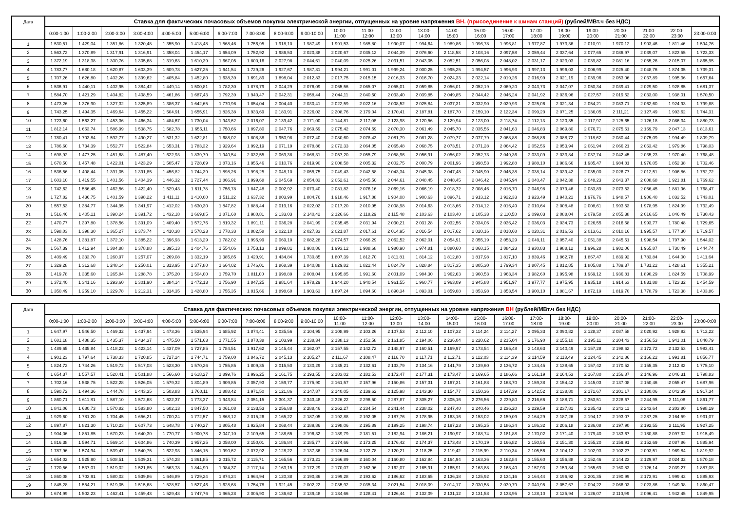| Дата | Ставка для фактических почасовых объемов покупки электрической энергии, отпущенных на уровне напряжения ВН. (присоединение к шинам станций) (рублей/МВт.ч без НДС) | | | | | | | | | | | | | | | | | | | | | | | |
| --- | --- | --- | --- | --- | --- | --- | --- | --- | --- | --- | --- | --- | --- | --- | --- | --- | --- | --- | --- | --- | --- | --- | --- | --- |
| | 0:00-1:00 | 1:00-2:00 | 2:00-3:00 | 3:00-4:00 | 4:00-5:00 | 5:00-6:00 | 6:00-7:00 | 7:00-8:00 | 8:00-9:00 | 9:00-10:00 | 10:00- 11:00 | 11:00- 12:00 | 12:00- 13:00 | 13:00- 14:00 | 14:00- 15:00 | 15:00- 16:00 | 16:00- 17:00 | 17:00- 18:00 | 18:00- 19:00 | 19:00- 20:00 | 20:00- 21:00 | 21:00- 22:00 | 22:00- 23:00 | 23:00-0:00 |
| 1 | 1 530,51 | 1 429,04 | 1 351,86 | 1 320,48 | 1 355,90 | 1 418,48 | 1 568,46 | 1 756,95 | 1 918,10 | 1 987,49 | 1 991,53 | 1 985,80 | 1 990,07 | 1 994,64 | 1 989,86 | 1 996,78 | 1 996,81 | 1 977,87 | 1 973,36 | 2 010,91 | 1 970,12 | 1 903,46 | 1 811,46 | 1 594,76 |
| 2 | 1 563,72 | 1 370,89 | 1 317,91 | 1 316,91 | 1 358,04 | 1 454,17 | 1 654,09 | 1 752,92 | 1 986,53 | 2 020,88 | 2 020,67 | 2 035,12 | 2 044,39 | 2 076,60 | 2 118,58 | 2 103,16 | 2 097,58 | 2 059,44 | 2 037,64 | 2 077,65 | 2 086,97 | 2 039,07 | 1 823,55 | 1 723,33 |
| 3 | 1 372,19 | 1 318,38 | 1 300,76 | 1 305,68 | 1 319,63 | 1 610,39 | 1 667,05 | 1 800,16 | 2 027,98 | 2 044,61 | 2 040,09 | 2 025,26 | 2 031,51 | 2 043,05 | 2 052,51 | 2 056,08 | 2 048,02 | 2 031,17 | 2 023,03 | 2 039,82 | 2 081,16 | 2 055,26 | 2 015,07 | 1 865,95 |
| 4 | 1 783,77 | 1 680,18 | 1 620,87 | 1 603,39 | 1 609,78 | 1 627,25 | 1 641,54 | 1 729,26 | 1 927,67 | 1 987,81 | 1 994,21 | 1 991,01 | 1 999,24 | 2 000,25 | 1 995,25 | 1 994,57 | 1 996,93 | 1 997,13 | 1 996,03 | 2 006,99 | 2 025,40 | 2 048,76 | 1 874,35 | 1 739,31 |
| 5 | 1 707,26 | 1 626,80 | 1 402,26 | 1 399,62 | 1 405,84 | 1 452,80 | 1 638,39 | 1 691,89 | 1 898,04 | 2 012,83 | 2 017,75 | 2 015,15 | 2 016,33 | 2 016,70 | 2 024,33 | 2 022,14 | 2 019,26 | 2 016,99 | 2 021,19 | 2 039,96 | 2 053,06 | 2 037,89 | 1 995,36 | 1 657,64 |
| 6 | 1 536,91 | 1 440,11 | 1 402,95 | 1 384,42 | 1 449,14 | 1 500,81 | 1 782,30 | 1 878,79 | 2 044,29 | 2 076,09 | 2 065,56 | 2 065,07 | 2 055,01 | 2 059,85 | 2 056,01 | 2 052,19 | 2 069,20 | 2 043,73 | 2 047,07 | 2 050,34 | 2 039,41 | 2 029,50 | 1 928,85 | 1 681,37 |
| 7 | 1 584,70 | 1 421,29 | 1 404,82 | 1 408,59 | 1 461,86 | 1 687,43 | 1 792,39 | 1 940,47 | 2 042,31 | 2 058,44 | 2 044,11 | 2 040,50 | 2 033,40 | 2 039,85 | 2 049,85 | 2 044,42 | 2 046,24 | 2 041,92 | 2 036,96 | 2 027,57 | 2 019,62 | 2 033,00 | 1 938,01 | 1 570,50 |
| 8 | 1 473,26 | 1 376,90 | 1 327,32 | 1 325,89 | 1 386,37 | 1 642,65 | 1 770,96 | 1 854,04 | 2 004,40 | 2 030,41 | 2 022,59 | 2 022,16 | 2 008,52 | 2 025,84 | 2 037,31 | 2 032,90 | 2 029,93 | 2 025,06 | 2 021,34 | 2 054,21 | 2 083,71 | 2 062,60 | 1 924,93 | 1 799,88 |
| 9 | 1 743,25 | 1 494,35 | 1 469,64 | 1 455,22 | 1 504,91 | 1 655,91 | 1 826,38 | 1 933,69 | 2 183,91 | 2 226,02 | 2 208,76 | 2 179,04 | 2 170,41 | 2 187,81 | 2 187,70 | 2 159,10 | 2 122,34 | 2 099,20 | 2 071,25 | 2 136,05 | 2 111,21 | 2 127,49 | 1 993,62 | 1 744,31 |
| 10 | 1 723,60 | 1 563,27 | 1 453,36 | 1 466,34 | 1 484,67 | 1 730,04 | 1 943,62 | 2 016,07 | 2 139,42 | 2 171,00 | 2 144,81 | 2 117,08 | 2 123,98 | 2 120,56 | 2 129,94 | 2 123,00 | 2 118,74 | 2 112,13 | 2 120,35 | 2 117,97 | 2 125,65 | 2 126,18 | 2 086,34 | 1 880,73 |
| 11 | 1 812,14 | 1 663,74 | 1 586,99 | 1 538,75 | 1 582,78 | 1 655,11 | 1 750,66 | 1 897,80 | 2 047,76 | 2 069,59 | 2 075,42 | 2 074,59 | 2 070,30 | 2 061,49 | 2 045,70 | 2 035,56 | 2 041,63 | 2 046,83 | 2 069,80 | 2 076,71 | 2 075,61 | 2 169,79 | 2 047,13 | 1 813,61 |
| 12 | 1 780,41 | 1 703,84 | 1 592,77 | 1 490,27 | 1 531,32 | 1 622,81 | 1 688,02 | 1 808,38 | 1 950,98 | 2 072,40 | 2 080,60 | 2 078,43 | 2 081,79 | 2 081,28 | 2 079,77 | 2 077,79 | 2 068,88 | 2 068,86 | 2 088,72 | 2 118,62 | 2 080,44 | 2 075,09 | 1 994,49 | 1 809,79 |
| 13 | 1 786,60 | 1 734,39 | 1 552,77 | 1 522,84 | 1 653,31 | 1 783,32 | 1 929,64 | 1 992,19 | 2 071,19 | 2 078,86 | 2 072,33 | 2 064,05 | 2 065,48 | 2 068,75 | 2 073,51 | 2 071,28 | 2 064,42 | 2 052,56 | 2 053,94 | 2 061,94 | 2 066,21 | 2 063,42 | 1 979,86 | 1 798,03 |
| 14 | 1 698,92 | 1 477,25 | 1 451,68 | 1 487,40 | 1 622,93 | 1 839,79 | 1 940,54 | 2 032,55 | 2 069,38 | 2 068,31 | 2 057,20 | 2 055,79 | 2 058,96 | 2 056,91 | 2 056,02 | 2 052,73 | 2 049,36 | 2 033,09 | 2 033,84 | 2 037,74 | 2 042,45 | 2 035,23 | 1 970,40 | 1 768,48 |
| 15 | 1 670,50 | 1 457,48 | 1 422,01 | 1 423,29 | 1 505,47 | 1 728,69 | 1 873,16 | 1 955,46 | 2 010,76 | 2 019,90 | 2 008,58 | 2 005,32 | 2 002,75 | 2 000,79 | 2 001,96 | 1 998,53 | 1 992,88 | 1 988,10 | 1 986,66 | 1 985,47 | 1 984,81 | 1 976,05 | 1 852,38 | 1 702,46 |
| 16 | 1 536,56 | 1 408,44 | 1 391,05 | 1 391,85 | 1 456,82 | 1 744,39 | 1 898,26 | 1 998,25 | 2 048,10 | 2 055,75 | 2 049,43 | 2 042,58 | 2 043,34 | 2 045,38 | 2 047,48 | 2 045,90 | 2 045,38 | 2 038,14 | 2 039,42 | 2 035,00 | 2 026,77 | 2 012,51 | 1 906,86 | 1 752,72 |
| 17 | 1 603,10 | 1 419,55 | 1 401,56 | 1 404,39 | 1 446,32 | 1 727,44 | 1 866,91 | 1 999,68 | 2 045,69 | 2 054,83 | 2 052,61 | 2 045,50 | 2 044,61 | 2 048,45 | 2 048,45 | 2 046,42 | 2 045,94 | 2 040,47 | 2 042,38 | 2 048,23 | 2 043,37 | 2 008,68 | 1 921,81 | 1 769,62 |
| 18 | 1 742,62 | 1 586,45 | 1 462,56 | 1 422,40 | 1 529,43 | 1 611,78 | 1 756,78 | 1 847,48 | 2 002,92 | 2 073,40 | 2 081,82 | 2 076,16 | 2 069,16 | 2 066,19 | 2 018,72 | 2 008,46 | 2 016,70 | 2 046,98 | 2 079,46 | 2 083,89 | 2 073,53 | 2 056,45 | 1 881,96 | 1 768,47 |
| 19 | 1 727,82 | 1 436,75 | 1 401,59 | 1 398,22 | 1 411,11 | 1 410,00 | 1 511,22 | 1 637,32 | 1 803,99 | 1 884,76 | 1 918,46 | 1 917,88 | 1 904,08 | 1 900,63 | 1 896,71 | 1 913,12 | 1 922,33 | 1 923,49 | 1 940,21 | 1 976,76 | 1 948,57 | 1 906,40 | 1 832,52 | 1 743,01 |
| 20 | 1 557,53 | 1 384,77 | 1 344,95 | 1 341,97 | 1 412,02 | 1 630,30 | 1 847,82 | 1 888,44 | 2 019,16 | 2 022,02 | 2 017,20 | 2 010,95 | 2 008,98 | 2 014,63 | 2 013,66 | 2 014,12 | 2 016,49 | 2 010,64 | 2 008,48 | 2 008,61 | 1 993,53 | 1 978,95 | 1 824,99 | 1 732,49 |
| 21 | 1 516,46 | 1 405,11 | 1 390,24 | 1 391,72 | 1 432,18 | 1 669,85 | 1 871,68 | 1 980,81 | 2 133,03 | 2 140,42 | 2 126,66 | 2 118,29 | 2 115,48 | 2 103,63 | 2 103,40 | 2 105,33 | 2 110,58 | 2 099,03 | 2 088,04 | 2 079,58 | 2 055,38 | 2 016,65 | 1 846,49 | 1 730,43 |
| 22 | 1 470,77 | 1 397,80 | 1 378,56 | 1 391,09 | 1 409,40 | 1 572,76 | 1 819,32 | 1 891,11 | 2 036,28 | 2 041,99 | 2 035,45 | 2 031,94 | 2 030,21 | 2 031,28 | 2 032,56 | 2 034,06 | 2 036,42 | 2 036,03 | 2 034,73 | 2 026,55 | 2 016,58 | 1 993,77 | 1 780,48 | 1 729,65 |
| 23 | 1 598,03 | 1 398,30 | 1 365,27 | 1 373,74 | 1 410,38 | 1 578,23 | 1 778,33 | 1 882,58 | 2 022,10 | 2 027,33 | 2 021,87 | 2 017,61 | 2 014,95 | 2 016,54 | 2 017,62 | 2 020,16 | 2 018,68 | 2 020,31 | 2 016,53 | 2 013,61 | 2 010,16 | 1 995,57 | 1 777,30 | 1 719,57 |
| 24 | 1 428,76 | 1 381,87 | 1 372,10 | 1 385,22 | 1 396,93 | 1 613,29 | 1 782,02 | 1 995,99 | 2 069,10 | 2 082,28 | 2 074,57 | 2 066,29 | 2 062,52 | 2 062,01 | 2 054,91 | 2 055,19 | 2 053,29 | 2 049,11 | 2 057,40 | 2 051,38 | 2 045,51 | 1 998,54 | 1 797,90 | 1 544,02 |
| 25 | 1 567,39 | 1 412,94 | 1 384,88 | 1 378,88 | 1 395,13 | 1 404,76 | 1 554,06 | 1 753,13 | 1 899,81 | 1 980,86 | 1 993,12 | 1 988,68 | 1 980,90 | 1 974,81 | 1 880,60 | 1 868,15 | 1 884,23 | 1 930,83 | 1 988,12 | 1 996,28 | 1 982,06 | 1 965,87 | 1 730,49 | 1 444,74 |
| 26 | 1 409,49 | 1 333,70 | 1 260,97 | 1 257,07 | 1 269,08 | 1 332,19 | 1 385,85 | 1 420,91 | 1 434,84 | 1 730,85 | 1 807,39 | 1 812,70 | 1 811,81 | 1 814,12 | 1 812,80 | 1 817,98 | 1 817,10 | 1 839,46 | 1 862,78 | 1 867,47 | 1 839,92 | 1 783,84 | 1 644,00 | 1 411,64 |
| 27 | 1 329,28 | 1 312,68 | 1 248,14 | 1 250,01 | 1 313,95 | 1 377,80 | 1 664,02 | 1 746,01 | 1 868,39 | 1 840,88 | 1 829,82 | 1 822,44 | 1 824,79 | 1 828,84 | 1 817,35 | 1 805,30 | 1 799,34 | 1 807,45 | 1 812,85 | 1 805,88 | 1 789,37 | 1 731,22 | 1 428,61 | 1 355,21 |
| 28 | 1 419,78 | 1 335,60 | 1 265,84 | 1 288,78 | 1 375,20 | 1 504,00 | 1 759,70 | 1 811,00 | 1 998,89 | 2 008,04 | 1 995,85 | 1 991,60 | 2 001,09 | 1 984,30 | 1 962,63 | 1 960,53 | 1 963,34 | 1 982,60 | 1 995,98 | 1 969,12 | 1 936,81 | 1 890,29 | 1 824,59 | 1 708,99 |
| 29 | 1 372,40 | 1 341,16 | 1 293,60 | 1 301,90 | 1 384,14 | 1 472,13 | 1 756,90 | 1 847,25 | 1 981,64 | 1 978,29 | 1 944,20 | 1 940,54 | 1 961,55 | 1 960,77 | 1 963,09 | 1 945,88 | 1 951,97 | 1 977,77 | 1 975,95 | 1 935,18 | 1 914,63 | 1 831,88 | 1 723,32 | 1 454,59 |
| 30 | 1 350,49 | 1 259,10 | 1 229,78 | 1 212,31 | 1 314,35 | 1 428,80 | 1 755,35 | 1 815,66 | 1 898,60 | 1 903,63 | 1 897,24 | 1 894,60 | 1 890,34 | 1 893,01 | 1 859,08 | 1 853,98 | 1 853,54 | 1 900,10 | 1 881,67 | 1 872,19 | 1 819,70 | 1 778,79 | 1 723,38 | 1 403,86 |
| Дата | Ставка для фактических почасовых объемов покупки электрической энергии, отпущенных на уровне напряжения ВН (рублей/МВт.ч без НДС) | | | | | | | | | | | | | | | | | | | | | | | |
| --- | --- | --- | --- | --- | --- | --- | --- | --- | --- | --- | --- | --- | --- | --- | --- | --- | --- | --- | --- | --- | --- | --- | --- | --- |
| | 0:00-1:00 | 1:00-2:00 | 2:00-3:00 | 3:00-4:00 | 4:00-5:00 | 5:00-6:00 | 6:00-7:00 | 7:00-8:00 | 8:00-9:00 | 9:00-10:00 | 10:00- 11:00 | 11:00- 12:00 | 12:00- 13:00 | 13:00- 14:00 | 14:00- 15:00 | 15:00- 16:00 | 16:00- 17:00 | 17:00- 18:00 | 18:00- 19:00 | 19:00- 20:00 | 20:00- 21:00 | 21:00- 22:00 | 22:00- 23:00 | 23:00-0:00 |
| 1 | 1 647,97 | 1 546,50 | 1 469,32 | 1 437,94 | 1 473,36 | 1 535,94 | 1 685,92 | 1 874,41 | 2 035,56 | 2 104,95 | 2 108,99 | 2 103,26 | 2 107,53 | 2 112,10 | 2 107,32 | 2 114,24 | 2 114,27 | 2 095,33 | 2 090,82 | 2 128,37 | 2 087,58 | 2 020,92 | 1 928,92 | 1 712,22 |
| 2 | 1 681,18 | 1 488,35 | 1 435,37 | 1 434,37 | 1 475,50 | 1 571,63 | 1 771,55 | 1 870,38 | 2 103,99 | 2 138,34 | 2 138,13 | 2 152,58 | 2 161,85 | 2 194,06 | 2 236,04 | 2 220,62 | 2 215,04 | 2 176,90 | 2 155,10 | 2 195,11 | 2 204,43 | 2 156,53 | 1 941,01 | 1 840,79 |
| 3 | 1 489,65 | 1 435,84 | 1 418,22 | 1 423,14 | 1 437,09 | 1 727,85 | 1 784,51 | 1 917,62 | 2 145,44 | 2 162,07 | 2 157,55 | 2 142,72 | 2 148,97 | 2 160,51 | 2 169,97 | 2 173,54 | 2 165,48 | 2 148,63 | 2 140,49 | 2 157,28 | 2 198,62 | 2 172,72 | 2 132,53 | 1 983,41 |
| 4 | 1 901,23 | 1 797,64 | 1 738,33 | 1 720,85 | 1 727,24 | 1 744,71 | 1 759,00 | 1 846,72 | 2 045,13 | 2 105,27 | 2 111,67 | 2 108,47 | 2 116,70 | 2 117,71 | 2 112,71 | 2 112,03 | 2 114,39 | 2 114,59 | 2 113,49 | 2 124,45 | 2 142,86 | 2 166,22 | 1 991,81 | 1 856,77 |
| 5 | 1 824,72 | 1 744,26 | 1 519,72 | 1 517,08 | 1 523,30 | 1 570,26 | 1 755,85 | 1 809,35 | 2 015,50 | 2 130,29 | 2 135,21 | 2 132,61 | 2 133,79 | 2 134,16 | 2 141,79 | 2 139,60 | 2 136,72 | 2 134,45 | 2 138,65 | 2 157,42 | 2 170,52 | 2 155,35 | 2 112,82 | 1 775,10 |
| 6 | 1 654,37 | 1 557,57 | 1 520,41 | 1 501,88 | 1 566,60 | 1 618,27 | 1 899,76 | 1 996,25 | 2 161,75 | 2 193,55 | 2 183,02 | 2 182,53 | 2 172,47 | 2 177,31 | 2 173,47 | 2 169,65 | 2 186,66 | 2 161,19 | 2 164,53 | 2 167,80 | 2 156,87 | 2 146,96 | 2 046,31 | 1 798,83 |
| 7 | 1 702,16 | 1 538,75 | 1 522,28 | 1 526,05 | 1 579,32 | 1 804,89 | 1 909,85 | 2 057,93 | 2 159,77 | 2 175,90 | 2 161,57 | 2 157,96 | 2 150,86 | 2 157,31 | 2 167,31 | 2 161,88 | 2 163,70 | 2 159,38 | 2 154,42 | 2 145,03 | 2 137,08 | 2 150,46 | 2 055,47 | 1 687,96 |
| 8 | 1 590,72 | 1 494,36 | 1 444,78 | 1 443,35 | 1 503,83 | 1 760,11 | 1 888,42 | 1 971,50 | 2 121,86 | 2 147,87 | 2 140,05 | 2 139,62 | 2 125,98 | 2 143,30 | 2 154,77 | 2 150,36 | 2 147,39 | 2 142,52 | 2 138,80 | 2 171,67 | 2 201,17 | 2 180,06 | 2 042,39 | 1 917,34 |
| 9 | 1 860,71 | 1 611,81 | 1 587,10 | 1 572,68 | 1 622,37 | 1 773,37 | 1 943,84 | 2 051,15 | 2 301,37 | 2 343,48 | 2 326,22 | 2 296,50 | 2 287,87 | 2 305,27 | 2 305,16 | 2 276,56 | 2 239,80 | 2 216,66 | 2 188,71 | 2 253,51 | 2 228,67 | 2 244,95 | 2 111,08 | 1 861,77 |
| 10 | 1 841,06 | 1 680,73 | 1 570,82 | 1 583,80 | 1 602,13 | 1 847,50 | 2 061,08 | 2 133,53 | 2 256,88 | 2 288,46 | 2 262,27 | 2 234,54 | 2 241,44 | 2 238,02 | 2 247,40 | 2 240,46 | 2 236,20 | 2 229,59 | 2 237,81 | 2 235,43 | 2 243,11 | 2 243,64 | 2 203,80 | 1 998,19 |
| 11 | 1 929,60 | 1 781,20 | 1 704,45 | 1 656,21 | 1 700,24 | 1 772,57 | 1 868,12 | 2 015,26 | 2 165,22 | 2 187,05 | 2 192,88 | 2 192,05 | 2 187,76 | 2 178,95 | 2 163,16 | 2 153,02 | 2 159,09 | 2 164,29 | 2 187,26 | 2 194,17 | 2 193,07 | 2 287,25 | 2 164,59 | 1 931,07 |
| 12 | 1 897,87 | 1 821,30 | 1 710,23 | 1 607,73 | 1 648,78 | 1 740,27 | 1 805,48 | 1 925,84 | 2 068,44 | 2 189,86 | 2 198,06 | 2 195,89 | 2 199,25 | 2 198,74 | 2 197,23 | 2 195,25 | 2 186,34 | 2 186,32 | 2 206,18 | 2 236,08 | 2 197,90 | 2 192,55 | 2 111,95 | 1 927,25 |
| 13 | 1 904,06 | 1 851,85 | 1 670,23 | 1 640,30 | 1 770,77 | 1 900,78 | 2 047,10 | 2 109,65 | 2 188,65 | 2 196,32 | 2 189,79 | 2 181,51 | 2 182,94 | 2 186,21 | 2 190,97 | 2 188,74 | 2 181,88 | 2 170,02 | 2 171,40 | 2 179,40 | 2 183,67 | 2 180,88 | 2 097,32 | 1 915,49 |
| 14 | 1 816,38 | 1 594,71 | 1 569,14 | 1 604,86 | 1 740,39 | 1 957,25 | 2 058,00 | 2 150,01 | 2 186,84 | 2 185,77 | 2 174,66 | 2 173,25 | 2 176,42 | 2 174,37 | 2 173,48 | 2 170,19 | 2 166,82 | 2 150,55 | 2 151,30 | 2 155,20 | 2 159,91 | 2 152,69 | 2 087,86 | 1 885,94 |
| 15 | 1 787,96 | 1 574,94 | 1 539,47 | 1 540,75 | 1 622,93 | 1 846,15 | 1 990,62 | 2 072,92 | 2 128,22 | 2 137,36 | 2 126,04 | 2 122,78 | 2 120,21 | 2 118,25 | 2 119,42 | 2 115,99 | 2 110,34 | 2 105,56 | 2 104,12 | 2 102,93 | 2 102,27 | 2 093,51 | 1 969,84 | 1 819,92 |
| 16 | 1 654,02 | 1 525,90 | 1 508,51 | 1 509,31 | 1 574,28 | 1 861,85 | 2 015,72 | 2 115,71 | 2 165,56 | 2 173,21 | 2 166,89 | 2 160,04 | 2 160,80 | 2 162,84 | 2 164,94 | 2 163,36 | 2 162,84 | 2 155,60 | 2 156,88 | 2 152,46 | 2 144,23 | 2 129,97 | 2 024,32 | 1 870,18 |
| 17 | 1 720,56 | 1 537,01 | 1 519,02 | 1 521,85 | 1 563,78 | 1 844,90 | 1 984,37 | 2 117,14 | 2 163,15 | 2 172,29 | 2 170,07 | 2 162,96 | 2 162,07 | 2 165,91 | 2 165,91 | 2 163,88 | 2 163,40 | 2 157,93 | 2 159,84 | 2 165,69 | 2 160,83 | 2 126,14 | 2 039,27 | 1 887,08 |
| 18 | 1 860,08 | 1 703,91 | 1 580,02 | 1 539,86 | 1 646,89 | 1 729,24 | 1 874,24 | 1 964,94 | 2 120,38 | 2 190,86 | 2 199,28 | 2 193,62 | 2 186,62 | 2 183,65 | 2 136,18 | 2 125,92 | 2 134,16 | 2 164,44 | 2 196,92 | 2 201,35 | 2 190,99 | 2 173,91 | 1 999,42 | 1 885,93 |
| 19 | 1 845,28 | 1 554,21 | 1 519,05 | 1 515,68 | 1 528,57 | 1 527,46 | 1 628,68 | 1 754,78 | 1 921,45 | 2 002,22 | 2 035,92 | 2 035,34 | 2 021,54 | 2 018,09 | 2 014,17 | 2 030,58 | 2 039,79 | 2 040,95 | 2 057,67 | 2 094,22 | 2 066,03 | 2 023,86 | 1 949,98 | 1 860,47 |
| 20 | 1 674,99 | 1 502,23 | 1 462,41 | 1 459,43 | 1 529,48 | 1 747,76 | 1 965,28 | 2 005,90 | 2 136,62 | 2 139,48 | 2 134,66 | 2 128,41 | 2 126,44 | 2 132,09 | 2 131,12 | 2 131,58 | 2 133,95 | 2 128,10 | 2 125,94 | 2 126,07 | 2 110,99 | 2 096,41 | 1 942,45 | 1 849,95 |